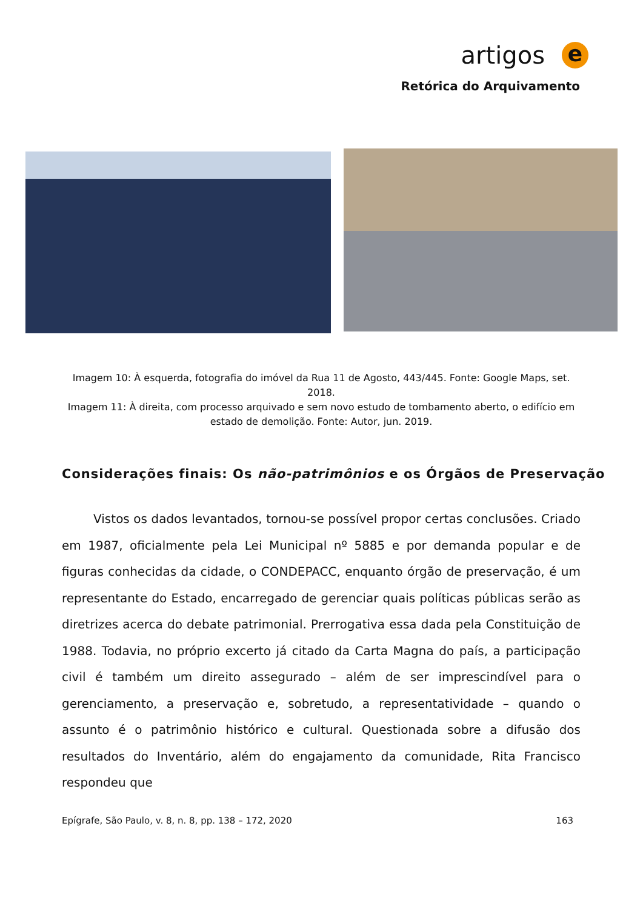artigos e
Retórica do Arquivamento
Imagem 10: À esquerda, fotografia do imóvel da Rua 11 de Agosto, 443/445. Fonte: Google Maps, set. 2018.
Imagem 11: À direita, com processo arquivado e sem novo estudo de tombamento aberto, o edifício em estado de demolição. Fonte: Autor, jun. 2019.
Considerações finais: Os não-patrimônios e os Órgãos de Preservação
Vistos os dados levantados, tornou-se possível propor certas conclusões. Criado em 1987, oficialmente pela Lei Municipal nº 5885 e por demanda popular e de figuras conhecidas da cidade, o CONDEPACC, enquanto órgão de preservação, é um representante do Estado, encarregado de gerenciar quais políticas públicas serão as diretrizes acerca do debate patrimonial. Prerrogativa essa dada pela Constituição de 1988. Todavia, no próprio excerto já citado da Carta Magna do país, a participação civil é também um direito assegurado – além de ser imprescindível para o gerenciamento, a preservação e, sobretudo, a representatividade – quando o assunto é o patrimônio histórico e cultural. Questionada sobre a difusão dos resultados do Inventário, além do engajamento da comunidade, Rita Francisco respondeu que
Epígrafe, São Paulo, v. 8, n. 8, pp. 138 – 172, 2020 163